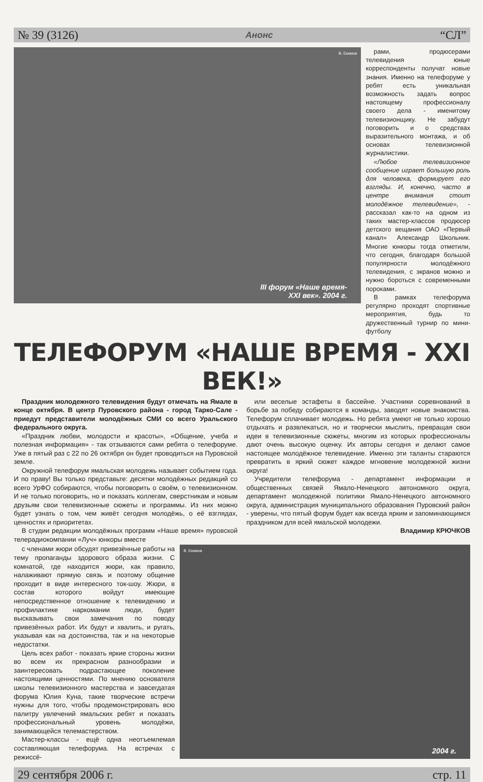№ 39 (3126) Анонс “СЛ”
В. Екимов
III форум «Наше время-
XXI век». 2004 г.
рами, продюсерами телевидения юные корреспонденты получат новые знания. Именно на телефоруме у ребят есть уникальная возможность задать вопрос настоящему профессионалу своего дела - именитому телевизионщику. Не забудут поговорить и о средствах выразительного монтажа, и об основах телевизионной журналистики.
«Любое телевизионное сообщение играет большую роль для человека, формирует его взгляды. И, конечно, часто в центре внимания стоит молодёжное телевидение», - рассказал как-то на одном из таких мастер-классов продюсер детского вещания ОАО «Первый канал» Александр Школьник. Многие юнкоры тогда отметили, что сегодня, благодаря большой популярности молодёжного телевидения, с экранов можно и нужно бороться с современными пороками.
В рамках телефорума регулярно проходят спортивные мероприятия, будь то дружественный турнир по мини-футболу
ТЕЛЕФОРУМ «НАШЕ ВРЕМЯ - XXI ВЕК!»
Праздник молодежного телевидения будут отмечать на Ямале в конце октября. В центр Пуровского района - город Тарко-Сале - приедут представители молодёжных СМИ со всего Уральского федерального округа.
«Праздник любви, молодости и красоты», «Общение, учеба и полезная информация» - так отзываются сами ребята о телефоруме. Уже в пятый раз с 22 по 26 октября он будет проводиться на Пуровской земле.
Окружной телефорум ямальская молодежь называет событием года. И по праву! Вы только представьте: десятки молодёжных редакций со всего УрФО собираются, чтобы поговорить о своём, о телевизионном. И не только поговорить, но и показать коллегам, сверстникам и новым друзьям свои телевизионные сюжеты и программы. Из них можно будет узнать о том, чем живёт сегодня молодёжь, о её взглядах, ценностях и приоритетах.
В студии редакции молодёжных программ «Наше время» пуровской телерадиокомпании «Луч» юнкоры вместе
или веселые эстафеты в бассейне. Участники соревнований в борьбе за победу собираются в команды, заводят новые знакомства. Телефорум сплачивает молодежь. Но ребята умеют не только хорошо отдыхать и развлекаться, но и творчески мыслить, превращая свои идеи в телевизионные сюжеты, многим из которых профессионалы дают очень высокую оценку. Их авторы сегодня и делают самое настоящее молодёжное телевидение. Именно эти таланты стараются превратить в яркий сюжет каждое мгновение молодежной жизни округа!
Учредители телефорума - департамент информации и общественных связей Ямало-Ненецкого автономного округа, департамент молодежной политики Ямало-Ненецкого автономного округа, администрация муниципального образования Пуровский район - уверены, что пятый форум будет как всегда ярким и запоминающимся праздником для всей ямальской молодежи.
Владимир КРЮЧКОВ
с членами жюри обсудят привезённые работы на тему пропаганды здорового образа жизни. С комнатой, где находится жюри, как правило, налаживают прямую связь и поэтому общение проходит в виде интересного ток-шоу. Жюри, в состав которого войдут имеющие непосредственное отношение к телевидению и профилактике наркомании люди, будет высказывать свои замечания по поводу привезённых работ. Их будут и хвалить, и ругать, указывая как на достоинства, так и на некоторые недостатки.
Цель всех работ - показать яркие стороны жизни во всем их прекрасном разнообразии и заинтересовать подрастающее поколение настоящими ценностями. По мнению основателя школы телевизионного мастерства и завсегдатая форума Юлия Куна, такие творческие встречи нужны для того, чтобы продемонстрировать всю палитру увлечений ямальских ребят и показать профессиональный уровень молодёжи, занимающейся телемастерством.
Мастер-классы - ещё одна неотъемлемая составляющая телефорума. На встречах с режиссё-
В. Екимов
2004 г.
29 сентября 2006 г. стр. 11